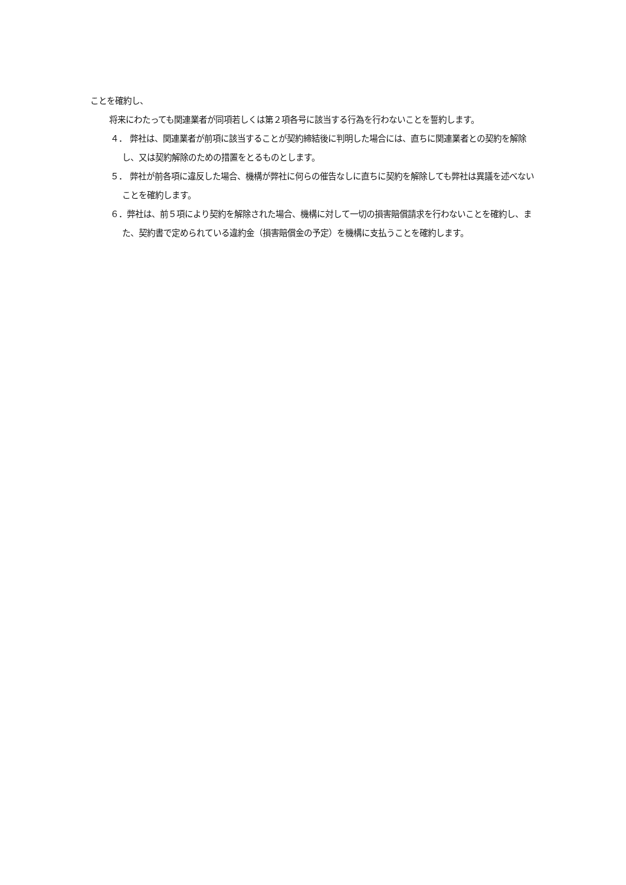ことを確約し、
将来にわたっても関連業者が同項若しくは第２項各号に該当する行為を行わないことを誓約します。
４． 弊社は、関連業者が前項に該当することが契約締結後に判明した場合には、直ちに関連業者との契約を解除し、又は契約解除のための措置をとるものとします。
５． 弊社が前各項に違反した場合、機構が弊社に何らの催告なしに直ちに契約を解除しても弊社は異議を述べないことを確約します。
６．弊社は、前５項により契約を解除された場合、機構に対して一切の損害賠償請求を行わないことを確約し、また、契約書で定められている違約金（損害賠償金の予定）を機構に支払うことを確約します。